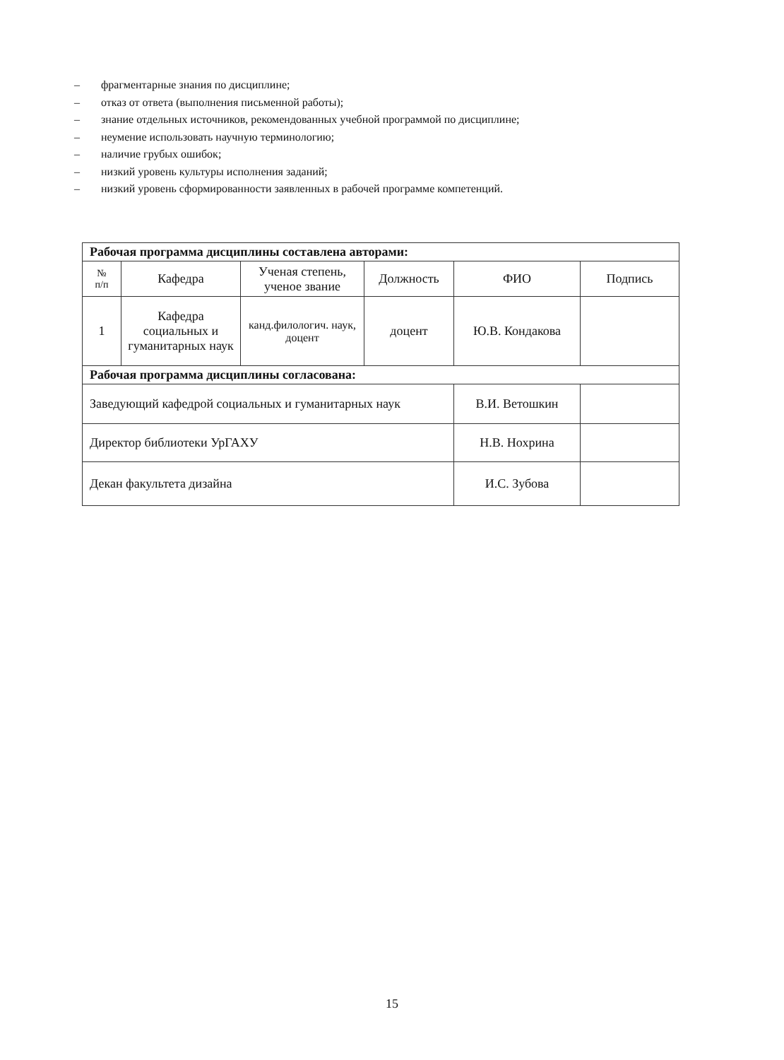– фрагментарные знания по дисциплине;
– отказ от ответа (выполнения письменной работы);
– знание отдельных источников, рекомендованных учебной программой по дисциплине;
– неумение использовать научную терминологию;
– наличие грубых ошибок;
– низкий уровень культуры исполнения заданий;
– низкий уровень сформированности заявленных в рабочей программе компетенций.
| Рабочая программа дисциплины составлена авторами: | | | | | |
| № п/п | Кафедра | Ученая степень, ученое звание | Должность | ФИО | Подпись |
| 1 | Кафедра социальных и гуманитарных наук | канд.филологич. наук, доцент | доцент | Ю.В. Кондакова | |
| Рабочая программа дисциплины согласована: | | | | | |
| Заведующий кафедрой социальных и гуманитарных наук | | | | В.И. Ветошкин | |
| Директор библиотеки УрГАХУ | | | | Н.В. Нохрина | |
| Декан факультета дизайна | | | | И.С. Зубова | |
15